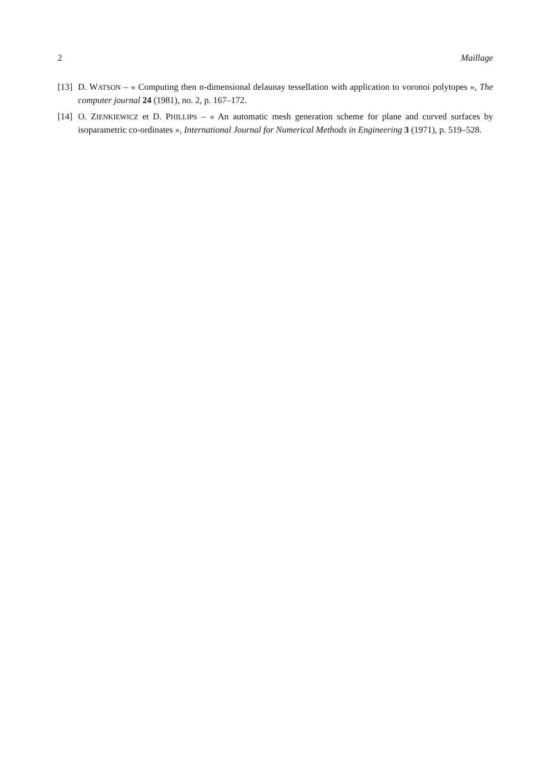2 Maillage
[13] D. WATSON – « Computing then n-dimensional delaunay tessellation with application to voronoi polytopes », The computer journal 24 (1981), no. 2, p. 167–172.
[14] O. ZIENKIEWICZ et D. PHILLIPS – « An automatic mesh generation scheme for plane and curved surfaces by isoparametric co-ordinates », International Journal for Numerical Methods in Engineering 3 (1971), p. 519–528.